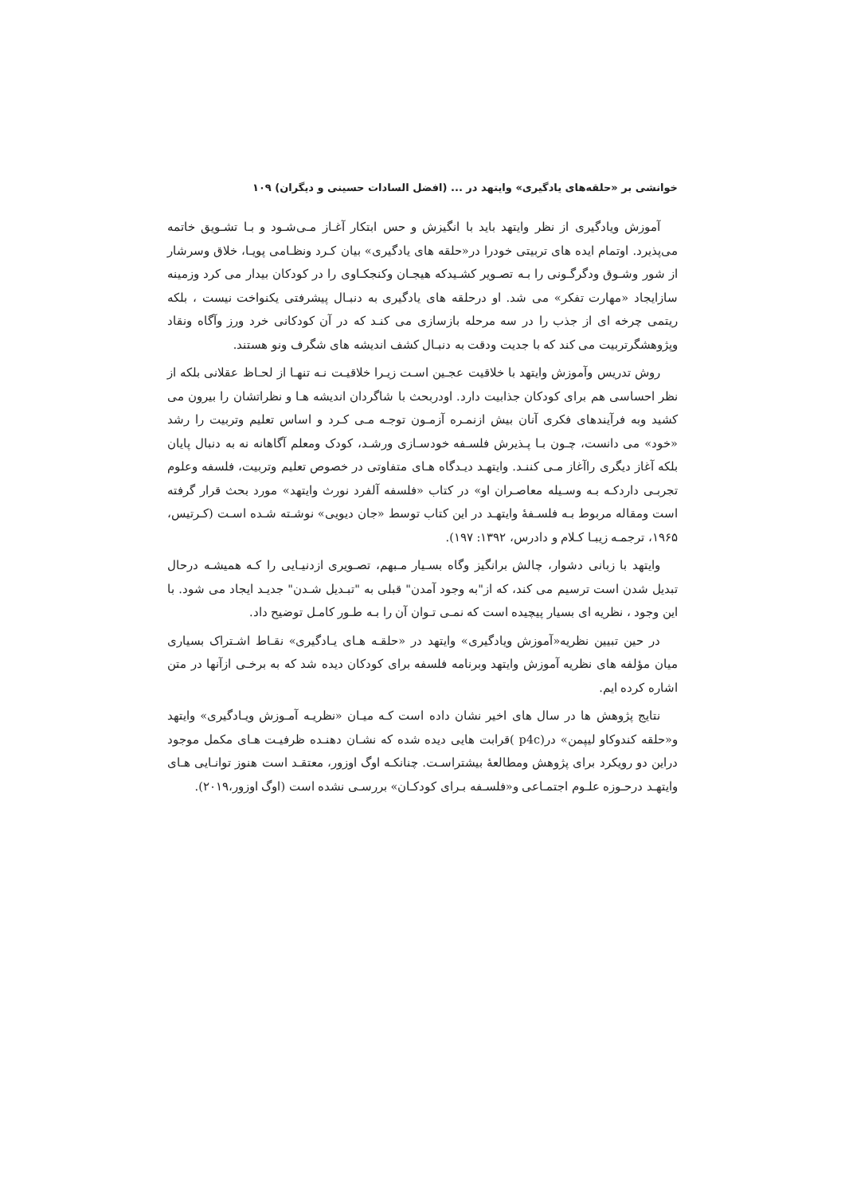خوانشی بر «حلقه‌های یادگیری» وایتهد در ... (افضل السادات حسینی و دیگران) ۱۰۹
آموزش ویادگیری از نظر وایتهد باید با انگیزش و حس ابتکار آغـاز مـی‌شـود و بـا تشـویق خاتمه می‌پذیرد. اوتمام ایده های تربیتی خودرا در«حلقه های یادگیری» بیان کـرد ونظـامی پویـا، خلاق وسرشار از شور وشـوق ودگرگـونی را بـه تصـویر کشـیدکه هیجـان وکنجکـاوی را در کودکان بیدار می کرد وزمینه سازایجاد «مهارت تفکر» می شد. او درحلقه های یادگیری به دنبـال پیشرفتی یکنواخت نیست ، بلکه ریتمی چرخه ای از جذب را در سه مرحله بازسازی می کنـد که در آن کودکانی خرد ورز وآگاه ونقاد وپژوهشگرتربیت می کند که با جدیت ودقت به دنبـال کشف اندیشه های شگرف ونو هستند.
روش تدریس وآموزش وایتهد با خلاقیت عجـین اسـت زیـرا خلاقیـت نـه تنهـا از لحـاظ عقلانی بلکه از نظر احساسی هم برای کودکان جذابیت دارد. اودربحث با شاگردان اندیشه هـا و نظراتشان را بیرون می کشید وبه فرآیندهای فکری آنان بیش ازنمـره آزمـون توجـه مـی کـرد و اساس تعلیم وتربیت را رشد «خود» می دانست، چـون بـا پـذیرش فلسـفه خودسـازی ورشـد، کودک ومعلم آگاهانه نه به دنبال پایان بلکه آغاز دیگری راآغاز مـی کننـد. وایتهـد دیـدگاه هـای متفاوتی در خصوص تعلیم وتربیت، فلسفه وعلوم تجربـی داردکـه بـه وسـیله معاصـران او» در کتاب «فلسفه آلفرد نورث وایتهد» مورد بحث قرار گرفته است ومقاله مربوط بـه فلسـفهٔ وایتهـد در این کتاب توسط «جان دیویی» نوشـته شـده اسـت (کـرتیس، ۱۹۶۵، ترجمـه زیبـا کـلام و دادرس، ۱۳۹۲: ۱۹۷).
وایتهد با زبانی دشوار، چالش برانگیز وگاه بسـیار مـبهم، تصـویری ازدنیـایی را کـه همیشـه درحال تبدیل شدن است ترسیم می کند، که از"به وجود آمدن" قبلی به "تبـدیل شـدن" جدیـد ایجاد می شود. با این وجود ، نظریه ای بسیار پیچیده است که نمـی تـوان آن را بـه طـور کامـل توضیح داد.
در حین تبیین نظریه«آموزش ویادگیری» وایتهد در «حلقـه هـای یـادگیری» نقـاط اشـتراک بسیاری میان مؤلفه های نظریه آموزش وایتهد وبرنامه فلسفه برای کودکان دیده شد که به برخـی ازآنها در متن اشاره کرده ایم.
نتایج پژوهش ها در سال های اخیر نشان داده است کـه میـان «نظریـه آمـوزش ویـادگیری» وایتهد و«حلقه کندوکاو لیپمن» در(p4c )قرابت هایی دیده شده که نشـان دهنـده ظرفیـت هـای مکمل موجود دراین دو رویکرد برای پژوهش ومطالعهٔ بیشتراسـت. چنانکـه اوگ اوزور، معتقـد است هنوز توانـایی هـای وایتهـد درحـوزه علـوم اجتمـاعی و«فلسـفه بـرای کودکـان» بررسـی نشده است (اوگ اوزور،۲۰۱۹).